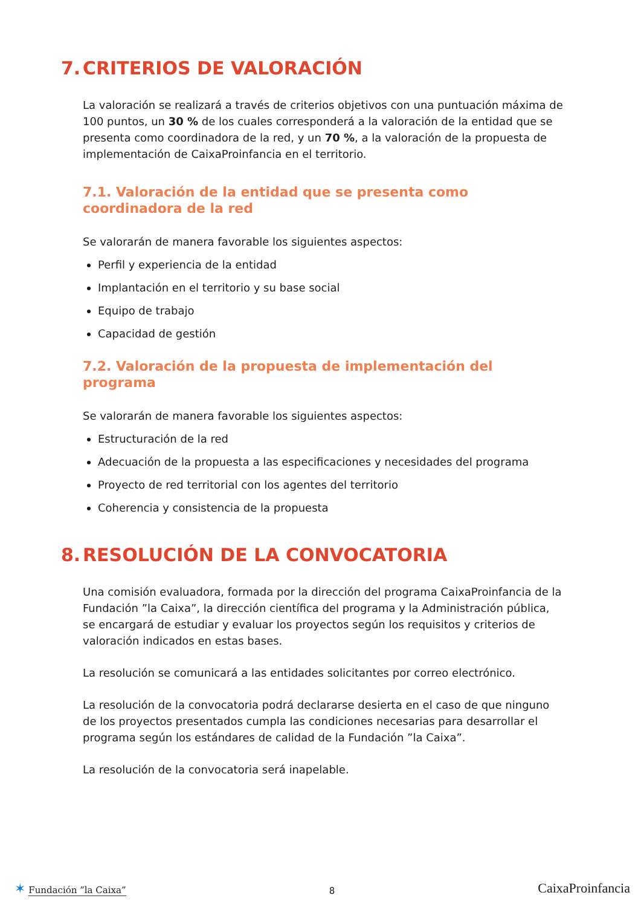7. CRITERIOS DE VALORACIÓN
La valoración se realizará a través de criterios objetivos con una puntuación máxima de 100 puntos, un 30 % de los cuales corresponderá a la valoración de la entidad que se presenta como coordinadora de la red, y un 70 %, a la valoración de la propuesta de implementación de CaixaProinfancia en el territorio.
7.1. Valoración de la entidad que se presenta como coordinadora de la red
Se valorarán de manera favorable los siguientes aspectos:
Perfil y experiencia de la entidad
Implantación en el territorio y su base social
Equipo de trabajo
Capacidad de gestión
7.2. Valoración de la propuesta de implementación del programa
Se valorarán de manera favorable los siguientes aspectos:
Estructuración de la red
Adecuación de la propuesta a las especificaciones y necesidades del programa
Proyecto de red territorial con los agentes del territorio
Coherencia y consistencia de la propuesta
8. RESOLUCIÓN DE LA CONVOCATORIA
Una comisión evaluadora, formada por la dirección del programa CaixaProinfancia de la Fundación ”la Caixa”, la dirección científica del programa y la Administración pública, se encargará de estudiar y evaluar los proyectos según los requisitos y criterios de valoración indicados en estas bases.
La resolución se comunicará a las entidades solicitantes por correo electrónico.
La resolución de la convocatoria podrá declararse desierta en el caso de que ninguno de los proyectos presentados cumpla las condiciones necesarias para desarrollar el programa según los estándares de calidad de la Fundación ”la Caixa”.
La resolución de la convocatoria será inapelable.
✶ Fundación ”la Caixa”
8
CaixaProinfancia